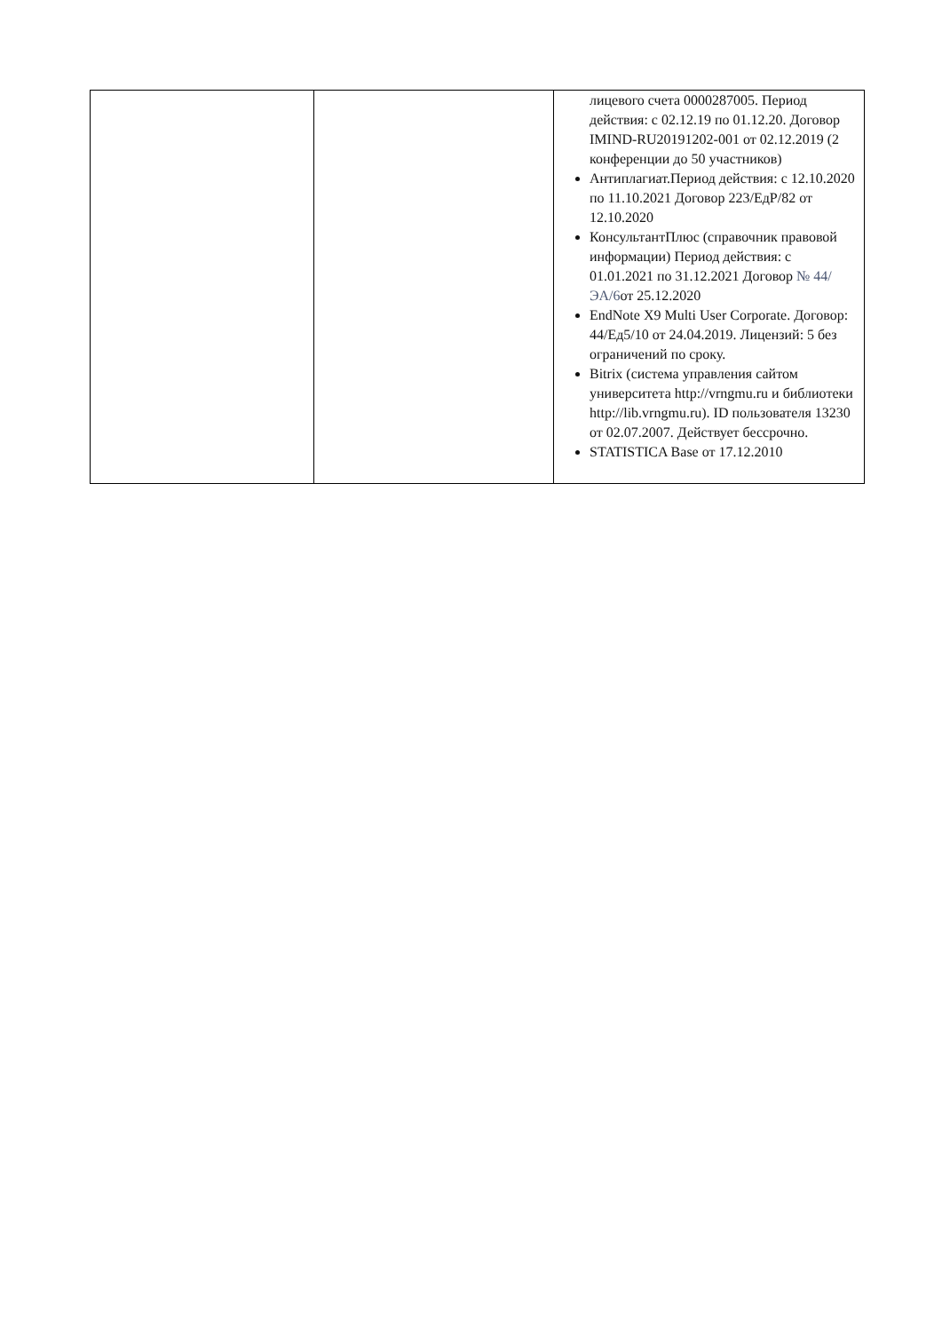| | | лицевого счета 0000287005. Период действия: с 02.12.19 по 01.12.20. Договор IMIND-RU20191202-001 от 02.12.2019 (2 конференции до 50 участников) Антиплагиат.Период действия: с 12.10.2020 по 11.10.2021 Договор 223/ЕдР/82 от 12.10.2020 КонсультантПлюс (справочник правовой информации) Период действия: с 01.01.2021 по 31.12.2021 Договор № 44/ЭА/6 от 25.12.2020 EndNote X9 Multi User Corporate. Договор: 44/Ед5/10 от 24.04.2019. Лицензий: 5 без ограничений по сроку. Bitrix (система управления сайтом университета http://vrngmu.ru и библиотеки http://lib.vrngmu.ru). ID пользователя 13230 от 02.07.2007. Действует бессрочно. STATISTICA Base от 17.12.2010 |